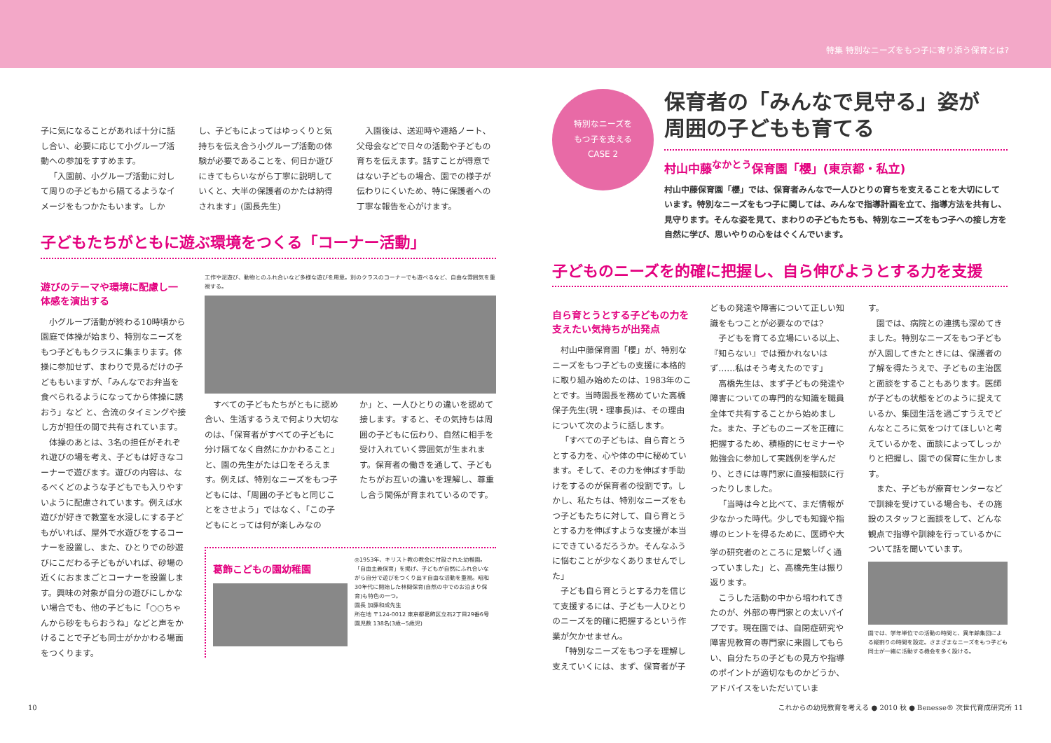特集 特別なニーズをもつ子に寄り添う保育とは?
子に気になることがあれば十分に話し合い、必要に応じて小グループ活動への参加をすすめます。
「入園前、小グループ活動に対して周りの子どもから隔てるようなイメージをもつかたもいます。しか
し、子どもによってはゆっくりと気持ちを伝え合う小グループ活動の体験が必要であることを、何日か遊びにきてもらいながら丁寧に説明していくと、大半の保護者のかたは納得されます」(園長先生)
入園後は、送迎時や連絡ノート、父母会などで日々の活動や子どもの育ちを伝えます。話すことが得意ではない子どもの場合、園での様子が伝わりにくいため、特に保護者への丁寧な報告を心がけます。
子どもたちがともに遊ぶ環境をつくる「コーナー活動」
遊びのテーマや環境に配慮し一体感を演出する
小グループ活動が終わる10時頃から園庭で体操が始まり、特別なニーズをもつ子どももクラスに集まります。体操に参加せず、まわりで見るだけの子どももいますが、「みんなでお弁当を食べられるようになってから体操に誘おう」など と、合流のタイミングや接し方が担任の間で共有されています。
体操のあとは、3名の担任がそれぞれ遊びの場を考え、子どもは好きなコーナーで遊びます。遊びの内容は、なるべくどのような子どもでも入りやすいように配慮されています。例えば水遊びが好きで教室を水浸しにする子どもがいれば、屋外で水遊びをするコーナーを設置し、また、ひとりでの砂遊びにこだわる子どもがいれば、砂場の近くにおままごとコーナーを設置します。興味の対象が自分の遊びにしかない場合でも、他の子どもに「○○ちゃんから砂をもらおうね」などと声をかけることで子ども同士がかかわる場面をつくります。
工作や泥遊び、動物とのふれ合いなど多様な遊びを用意。別のクラスのコーナーでも遊べるなど、自由な雰囲気を重視する。
すべての子どもたちがともに認め合い、生活するうえで何より大切なのは、「保育者がすべての子どもに分け隔てなく自然にかかわること」と、園の先生がたは口をそろえます。例えば、特別なニーズをもつ子どもには、「周囲の子どもと同じことをさせよう」ではなく、「この子どもにとっては何が楽しみなの
か」と、一人ひとりの違いを認めて接します。すると、その気持ちは周囲の子どもに伝わり、自然に相手を受け入れていく雰囲気が生まれます。保育者の働きを通して、子どもたちがお互いの違いを理解し、尊重し合う関係が育まれているのです。
葛飾こどもの園幼稚園
◎1953年、キリスト教の教会に付設された幼稚園。「自由主義保育」を掲げ、子どもが自然にふれ合いながら自分で遊びをつくり出す自由な活動を重視。昭和30年代に開始した林間保育(自然の中でのお泊まり保育)も特色の一つ。
園長 加藤和成先生
所在地 〒124-0012 東京都葛飾区立石2丁目29番6号
園児数 138名(3歳~5歳児)
特別なニーズを
もつ子を支える
CASE 2
保育者の「みんなで見守る」姿が
周囲の子どもも育てる
村山中藤<sup>なかとう</sup>保育園「櫻」(東京都・私立)
村山中藤保育園「櫻」では、保育者みんなで一人ひとりの育ちを支えることを大切にしています。特別なニーズをもつ子に関しては、みんなで指導計画を立て、指導方法を共有し、見守ります。そんな姿を見て、まわりの子どもたちも、特別なニーズをもつ子への接し方を自然に学び、思いやりの心をはぐくんでいます。
子どものニーズを的確に把握し、自ら伸びようとする力を支援
自ら育とうとする子どもの力を支えたい気持ちが出発点
村山中藤保育園「櫻」が、特別なニーズをもつ子どもの支援に本格的に取り組み始めたのは、1983年のことです。当時園長を務めていた高橋保子先生(現・理事長)は、その理由について次のように話します。
「すべての子どもは、自ら育とうとする力を、心や体の中に秘めています。そして、その力を伸ばす手助けをするのが保育者の役割です。しかし、私たちは、特別なニーズをもつ子どもたちに対して、自ら育とうとする力を伸ばすような支援が本当にできているだろうか。そんなふうに悩むことが少なくありませんでした」
子ども自ら育とうとする力を信じて支援するには、子ども一人ひとりのニーズを的確に把握するという作業が欠かせません。
「特別なニーズをもつ子を理解し支えていくには、まず、保育者が子
どもの発達や障害について正しい知識をもつことが必要なのでは?
子どもを育てる立場にいる以上、『知らない』では預かれないはず……私はそう考えたのです」
高橋先生は、まず子どもの発達や障害についての専門的な知識を職員全体で共有することから始めました。また、子どものニーズを正確に把握するため、積極的にセミナーや勉強会に参加して実践例を学んだり、ときには専門家に直接相談に行ったりしました。
「当時は今と比べて、まだ情報が少なかった時代。少しでも知識や指導のヒントを得るために、医師や大学の研究者のところに足繁<sup>しげ</sup>く通っていました」と、高橋先生は振り返ります。
こうした活動の中から培われてきたのが、外部の専門家との太いパイプです。現在園では、自閉症研究や障害児教育の専門家に来園してもらい、自分たちの子どもの見方や指導のポイントが適切なものかどうか、アドバイスをいただいていま
す。
園では、病院との連携も深めてきました。特別なニーズをもつ子どもが入園してきたときには、保護者の了解を得たうえで、子どもの主治医と面談をすることもあります。医師が子どもの状態をどのように捉えているか、集団生活を過ごすうえでどんなところに気をつけてほしいと考えているかを、面談によってしっかりと把握し、園での保育に生かします。
また、子どもが療育センターなどで訓練を受けている場合も、その施設のスタッフと面談をして、どんな観点で指導や訓練を行っているかについて話を聞いています。
園では、学年単位での活動の時間と、異年齢集団による縦割りの時間を設定。さまざまなニーズをもつ子ども同士が一緒に活動する機会を多く設ける。
10 これからの幼児教育を考える ● 2010 秋 ● Benesse® 次世代育成研究所 11